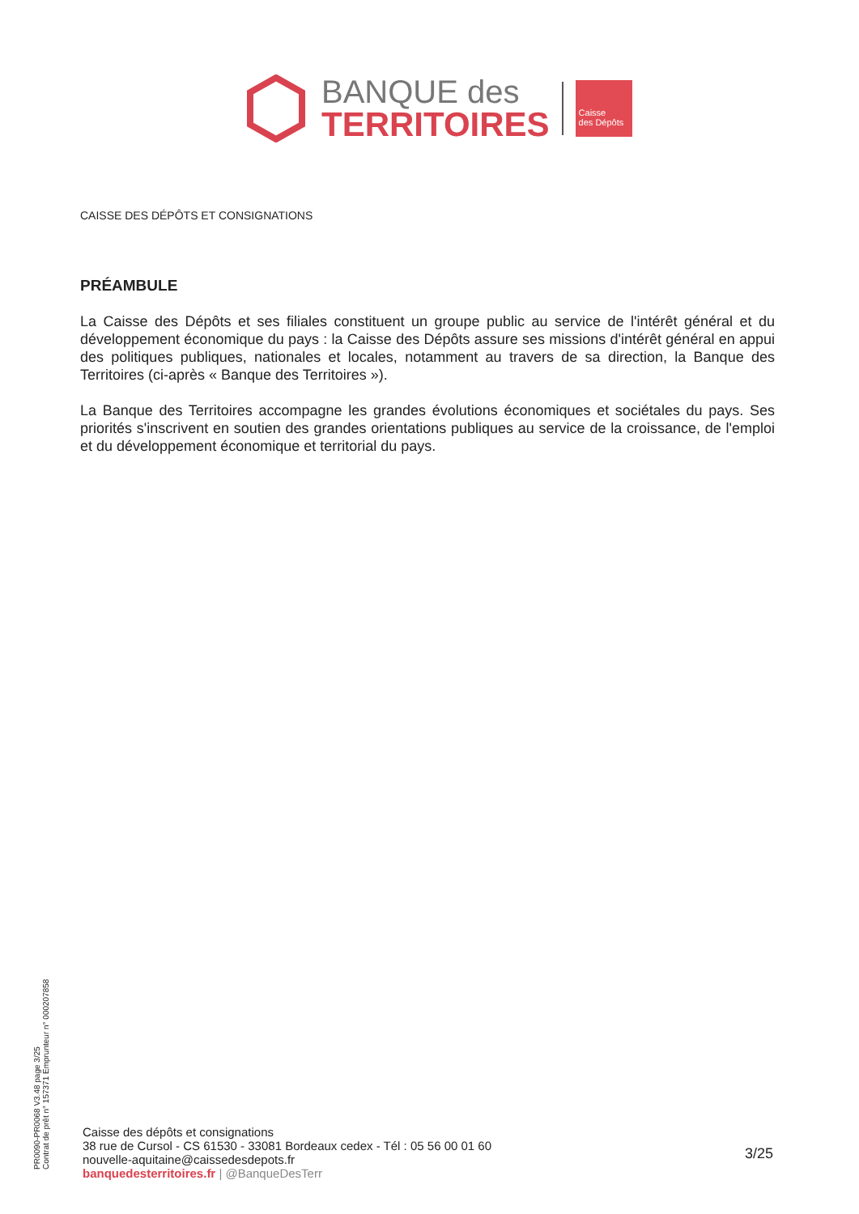BANQUE des
TERRITOIRES
Caisse
des Dépôts
CAISSE DES DÉPÔTS ET CONSIGNATIONS
PRÉAMBULE
La Caisse des Dépôts et ses filiales constituent un groupe public au service de l'intérêt général et du développement économique du pays : la Caisse des Dépôts assure ses missions d'intérêt général en appui des politiques publiques, nationales et locales, notamment au travers de sa direction, la Banque des Territoires (ci-après « Banque des Territoires »).
La Banque des Territoires accompagne les grandes évolutions économiques et sociétales du pays. Ses priorités s'inscrivent en soutien des grandes orientations publiques au service de la croissance, de l'emploi et du développement économique et territorial du pays.
PR0090-PR0068 V3.48 page 3/25
Contrat de prêt n° 157371 Emprunteur n° 000207858
Caisse des dépôts et consignations
38 rue de Cursol - CS 61530 - 33081 Bordeaux cedex - Tél : 05 56 00 01 60
nouvelle-aquitaine@caissedesdepots.fr
banquedesterritoires.fr | @BanqueDesTerr
3/25